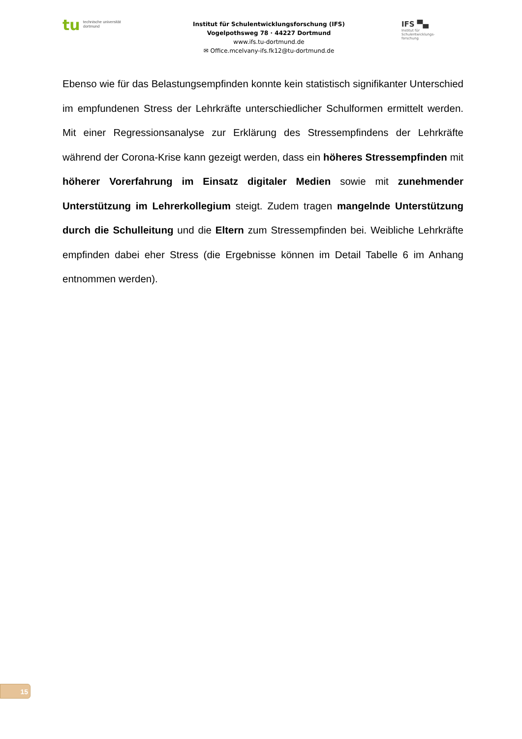tu technische universität
dortmund
Institut für Schulentwicklungsforschung (IFS)
Vogelpothsweg 78 · 44227 Dortmund
www.ifs.tu-dortmund.de
✉ Office.mcelvany-ifs.fk12@tu-dortmund.de
IFS ▀▄
Institut für
Schulentwicklungs-
forschung
Ebenso wie für das Belastungsempfinden konnte kein statistisch signifikanter Unter­schied im empfundenen Stress der Lehrkräfte unterschiedlicher Schulformen ermittelt werden. Mit einer Regressionsanalyse zur Erklärung des Stressempfindens der Lehr­kräfte während der Corona-Krise kann gezeigt werden, dass ein höheres Stressemp­finden mit höherer Vorerfahrung im Einsatz digitaler Medien sowie mit zunehmen­der Unterstützung im Lehrerkollegium steigt. Zudem tragen mangelnde Unterstüt­zung durch die Schulleitung und die Eltern zum Stressempfinden bei. Weibliche Lehrkräfte empfinden dabei eher Stress (die Ergebnisse können im Detail Tabelle 6 im Anhang entnommen werden).
15